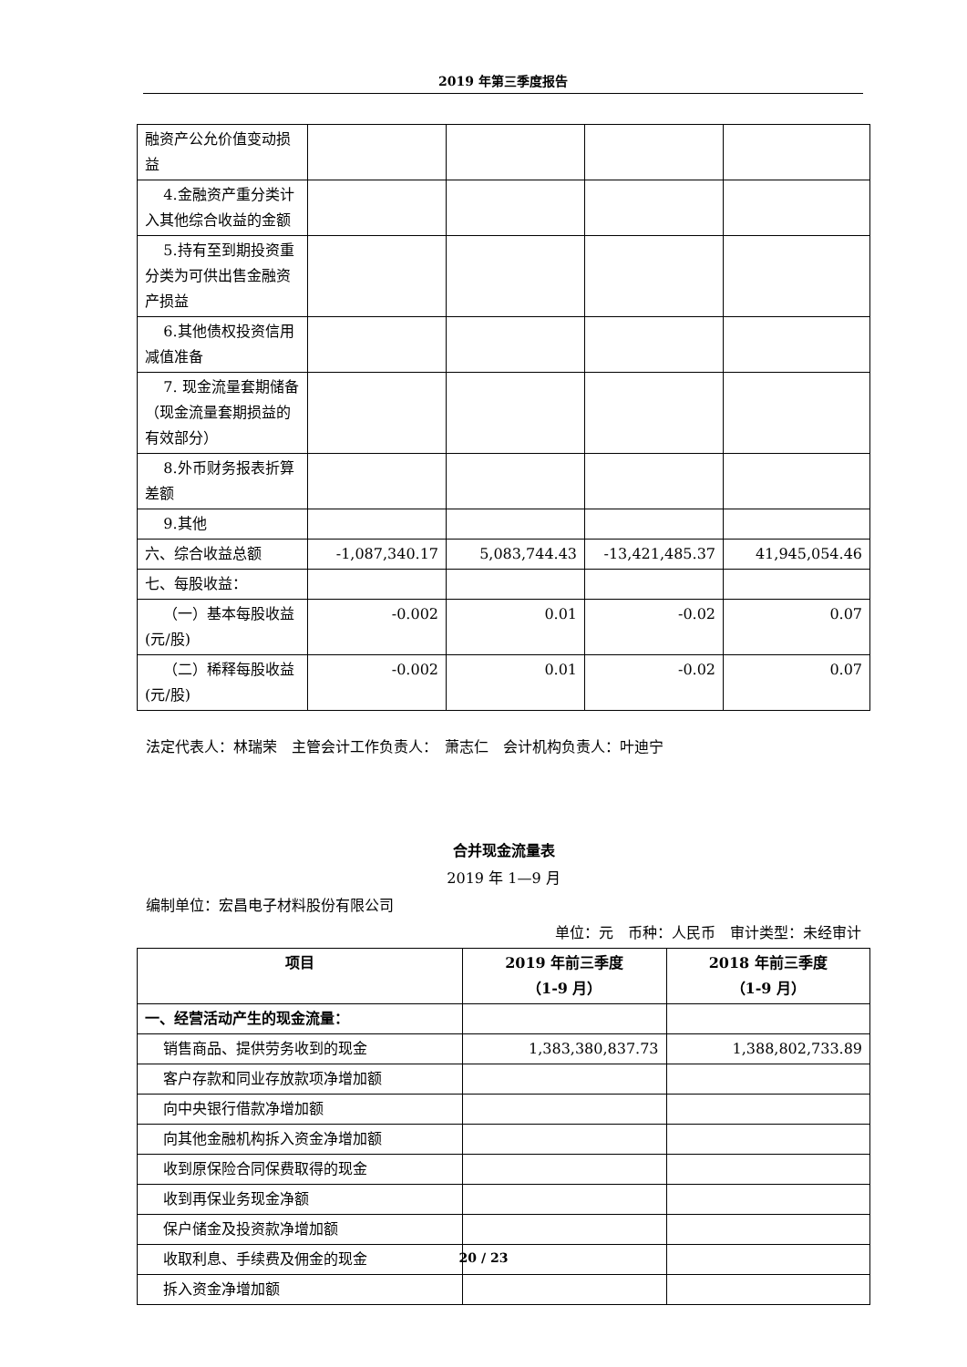2019 年第三季度报告
| 融资产公允价值变动损益 | | | | |
| 4.金融资产重分类计入其他综合收益的金额 | | | | |
| 5.持有至到期投资重分类为可供出售金融资产损益 | | | | |
| 6.其他债权投资信用减值准备 | | | | |
| 7. 现金流量套期储备（现金流量套期损益的有效部分） | | | | |
| 8.外币财务报表折算差额 | | | | |
| 9.其他 | | | | |
| 六、综合收益总额 | -1,087,340.17 | 5,083,744.43 | -13,421,485.37 | 41,945,054.46 |
| 七、每股收益： | | | | |
| （一）基本每股收益(元/股) | -0.002 | 0.01 | -0.02 | 0.07 |
| （二）稀释每股收益(元/股) | -0.002 | 0.01 | -0.02 | 0.07 |
法定代表人：林瑞荣　主管会计工作负责人：　萧志仁　会计机构负责人：叶迪宁
合并现金流量表
2019 年 1—9 月
编制单位：宏昌电子材料股份有限公司
单位：元　币种：人民币　审计类型：未经审计
| 项目 | 2019 年前三季度 （1-9 月） | 2018 年前三季度 （1-9 月） |
| --- | --- | --- |
| 一、经营活动产生的现金流量： | | |
| 销售商品、提供劳务收到的现金 | 1,383,380,837.73 | 1,388,802,733.89 |
| 客户存款和同业存放款项净增加额 | | |
| 向中央银行借款净增加额 | | |
| 向其他金融机构拆入资金净增加额 | | |
| 收到原保险合同保费取得的现金 | | |
| 收到再保业务现金净额 | | |
| 保户储金及投资款净增加额 | | |
| 收取利息、手续费及佣金的现金 | | |
| 拆入资金净增加额 | | |
20 / 23